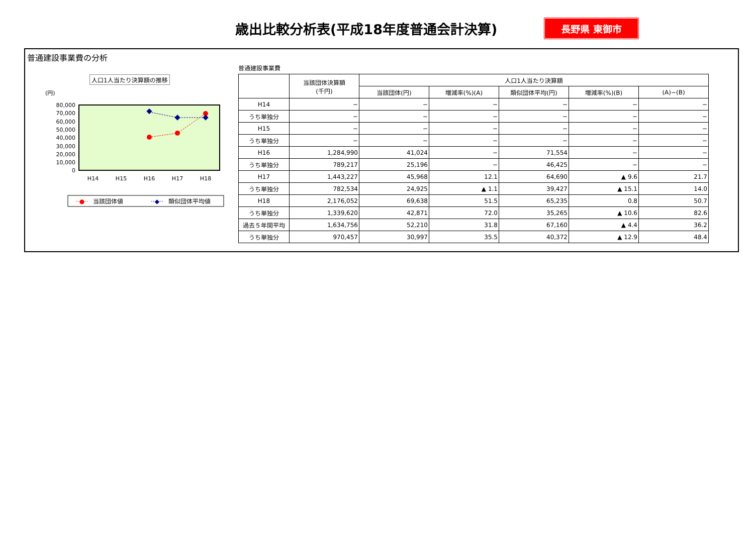歳出比較分析表(平成18年度普通会計決算)
長野県 東御市
普通建設事業費の分析
人口1人当たり決算額の推移
(円)
80,000
70,000
60,000
50,000
40,000
30,000
20,000
10,000
0
H14
H15
H16
H17
H18
··●··
当該団体値
··◆··
類似団体平均値
普通建設事業費
| | 当該団体決算額 (千円) | 人口1人当たり決算額 | | | | |
| --- | --- | --- | --- | --- | --- | --- |
| | | 当該団体(円) | 増減率(%)(A) | 類似団体平均(円) | 増減率(%)(B) | (A)−(B) |
| H14 | − | − | − | − | − | − |
| うち単独分 | − | − | − | − | − | − |
| H15 | − | − | − | − | − | − |
| うち単独分 | − | − | − | − | − | − |
| H16 | 1,284,990 | 41,024 | − | 71,554 | − | − |
| うち単独分 | 789,217 | 25,196 | − | 46,425 | − | − |
| H17 | 1,443,227 | 45,968 | 12.1 | 64,690 | ▲ 9.6 | 21.7 |
| うち単独分 | 782,534 | 24,925 | ▲ 1.1 | 39,427 | ▲ 15.1 | 14.0 |
| H18 | 2,176,052 | 69,638 | 51.5 | 65,235 | 0.8 | 50.7 |
| うち単独分 | 1,339,620 | 42,871 | 72.0 | 35,265 | ▲ 10.6 | 82.6 |
| 過去５年間平均 | 1,634,756 | 52,210 | 31.8 | 67,160 | ▲ 4.4 | 36.2 |
| うち単独分 | 970,457 | 30,997 | 35.5 | 40,372 | ▲ 12.9 | 48.4 |